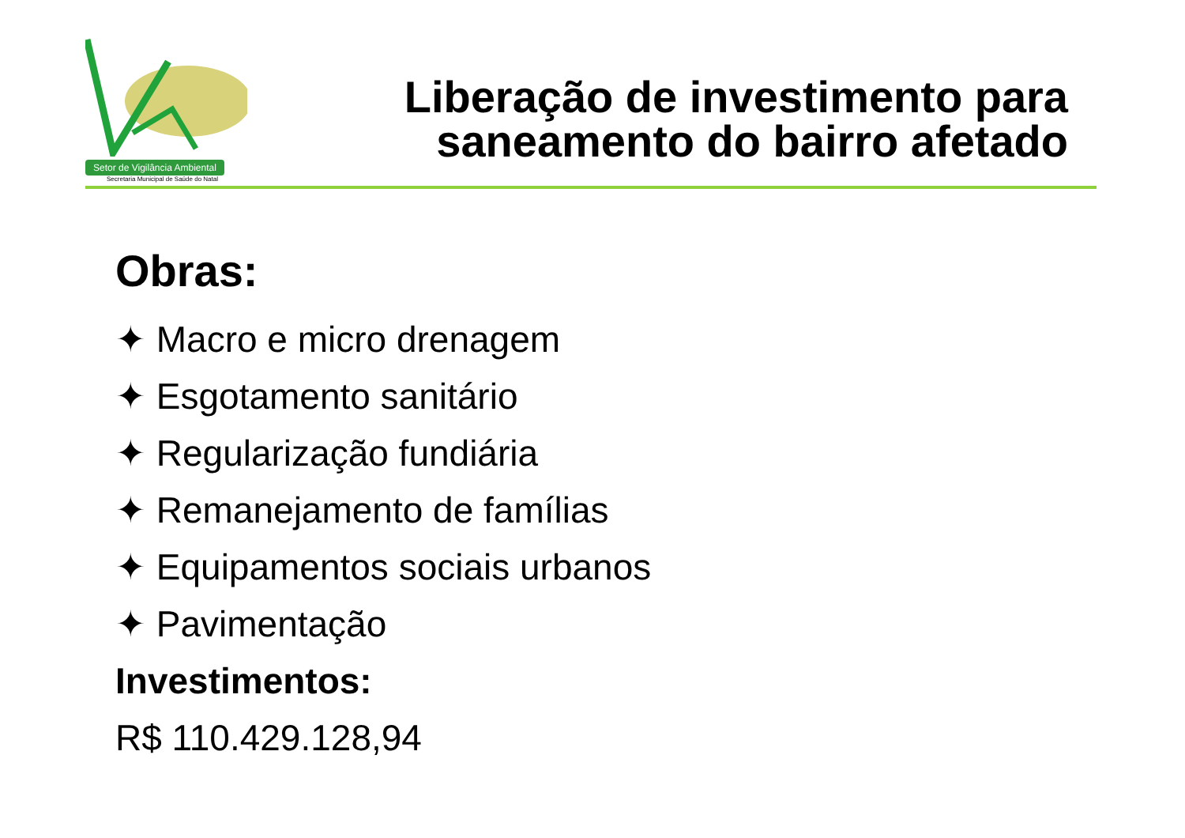Setor de Vigilância Ambiental
Secretaria Municipal de Saúde do Natal
Liberação de investimento para
saneamento do bairro afetado
Obras:
✦ Macro e micro drenagem
✦ Esgotamento sanitário
✦ Regularização fundiária
✦ Remanejamento de famílias
✦ Equipamentos sociais urbanos
✦ Pavimentação
Investimentos:
R$ 110.429.128,94